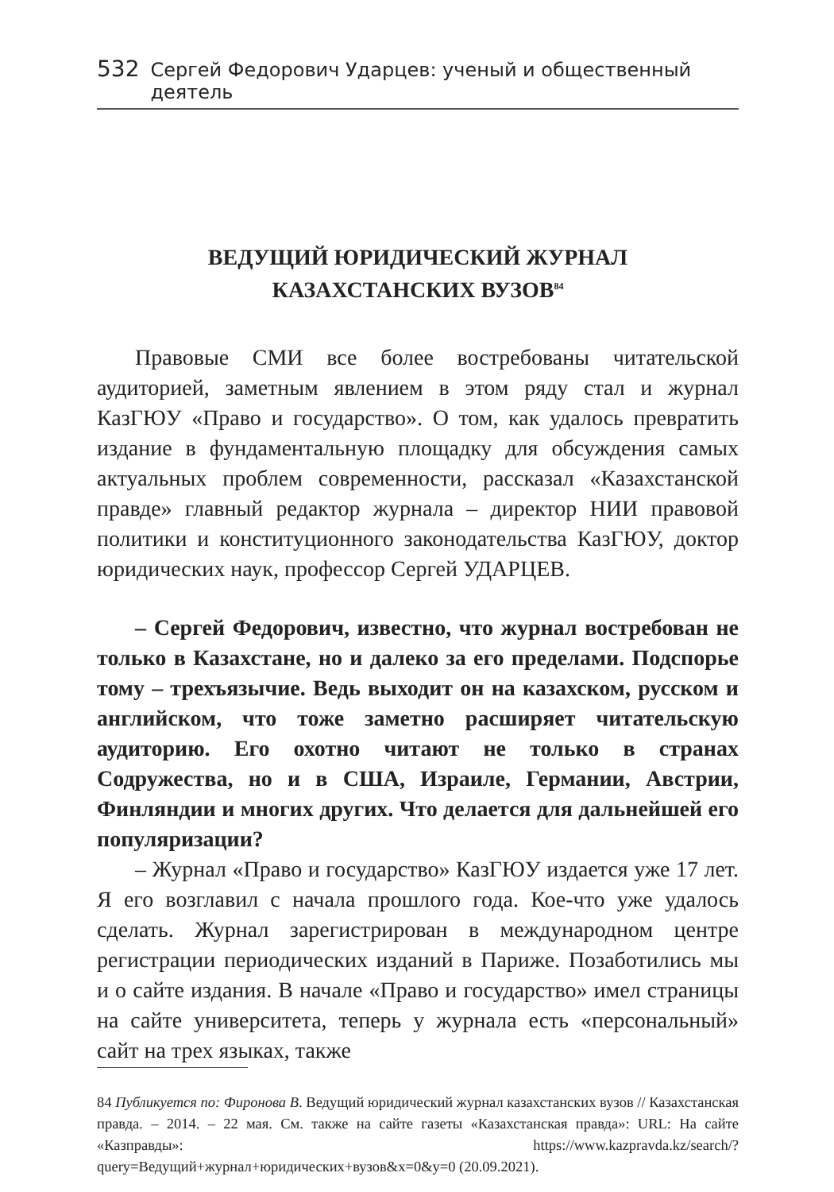532 Сергей Федорович Ударцев: ученый и общественный деятель
ВЕДУЩИЙ ЮРИДИЧЕСКИЙ ЖУРНАЛ
КАЗАХСТАНСКИХ ВУЗОВ<sup>84</sup>
Правовые СМИ все более востребованы читательской аудиторией, заметным явлением в этом ряду стал и журнал КазГЮУ «Право и государство». О том, как удалось превратить издание в фундаментальную площадку для обсуждения самых актуальных проблем современности, рассказал «Казахстанской правде» главный редактор журнала – директор НИИ правовой политики и конституционного законодательства КазГЮУ, доктор юридических наук, профессор Сергей УДАРЦЕВ.
– Сергей Федорович, известно, что журнал востребован не только в Казахстане, но и далеко за его пределами. Подспорье тому – трехъязычие. Ведь выходит он на казахском, русском и английском, что тоже заметно расширяет читательскую аудиторию. Его охотно читают не только в странах Содружества, но и в США, Израиле, Германии, Австрии, Финляндии и многих других. Что делается для дальнейшей его популяризации?
– Журнал «Право и государство» КазГЮУ издается уже 17 лет. Я его возглавил с начала прошлого года. Кое-что уже удалось сделать. Журнал зарегистрирован в международном центре регистрации периодических изданий в Париже. Позаботились мы и о сайте издания. В начале «Право и государство» имел страницы на сайте университета, теперь у журнала есть «персональный» сайт на трех языках, также
84 Публикуется по: Фиронова В. Ведущий юридический журнал казахстанских вузов // Казахстанская правда. – 2014. – 22 мая. См. также на сайте газеты «Казахстанская правда»: URL: На сайте «Казправды»: https://www.kazpravda.kz/search/?query=Ведущий+журнал+юридических+вузов&x=0&y=0 (20.09.2021).